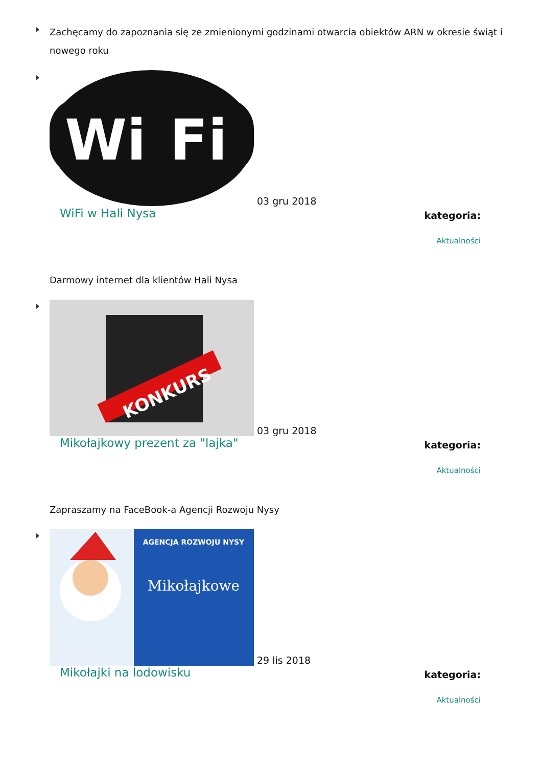Zachęcamy do zapoznania się ze zmienionymi godzinami otwarcia obiektów ARN w okresie świąt i nowego roku
Wi
Fi
03 gru 2018
WiFi w Hali Nysa
kategoria:
Aktualności
Darmowy internet dla klientów Hali Nysa
KONKURS
03 gru 2018
Mikołajkowy prezent za "lajka"
kategoria:
Aktualności
Zapraszamy na FaceBook-a Agencji Rozwoju Nysy
AGENCJA ROZWOJU NYSY
Mikołajkowe
29 lis 2018
Mikołajki na lodowisku
kategoria:
Aktualności